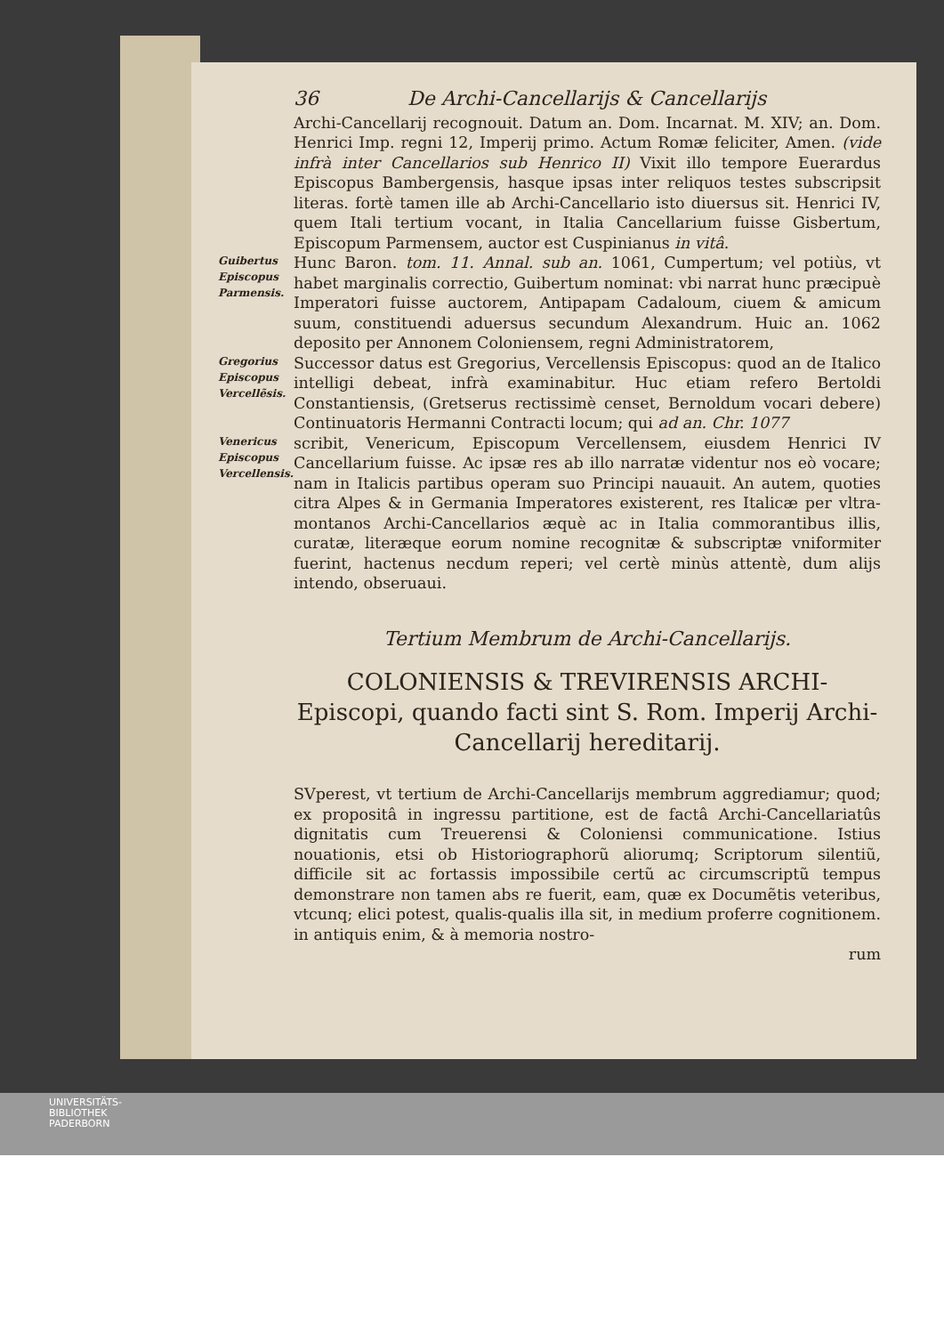36 De Archi-Cancellarijs & Cancellarijs
Archi-Cancellarij recognouit. Datum an. Dom. Incarnat. M. XIV; an. Dom. Henrici Imp. regni 12, Imperij primo. Actum Romæ feliciter, Amen. (vide infrà inter Cancellarios sub Henrico II) Vixit illo tempore Euerardus Episcopus Bambergensis, hasque ipsas inter reliquos testes subscripsit literas. fortè tamen ille ab Archi-Cancellario isto diuersus sit. Henrici IV, quem Itali tertium vocant, in Italia Cancellarium fuisse Gisbertum, Episcopum Parmensem, auctor est Cuspinianus in vitâ.
Guibertus Episcopus Parmensis.
Hunc Baron. tom. 11. Annal. sub an. 1061, Cumpertum; vel potiùs, vt habet marginalis correctio, Guibertum nominat: vbi narrat hunc præcipuè Imperatori fuisse auctorem, Antipapam Cadaloum, ciuem & amicum suum, constituendi aduersus secundum Alexandrum. Huic an. 1062 deposito per Annonem Coloniensem, regni Administratorem,
Gregorius Episcopus Vercellẽsis.
Successor datus est Gregorius, Vercellensis Episcopus: quod an de Italico intelligi debeat, infrà examinabitur. Huc etiam refero Bertoldi Constantiensis, (Gretserus rectissimè censet, Bernoldum vocari debere) Continuatoris Hermanni Contracti locum; qui ad an. Chr. 1077
Venericus Episcopus Vercellensis.
scribit, Venericum, Episcopum Vercellensem, eiusdem Henrici IV Cancellarium fuisse. Ac ipsæ res ab illo narratæ videntur nos eò vocare; nam in Italicis partibus operam suo Principi nauauit. An autem, quoties citra Alpes & in Germania Imperatores existerent, res Italicæ per vltra-montanos Archi-Cancellarios æquè ac in Italia commorantibus illis, curatæ, literæque eorum nomine recognitæ & subscriptæ vniformiter fuerint, hactenus necdum reperi; vel certè minùs attentè, dum alijs intendo, obseruaui.
Tertium Membrum de Archi-Cancellarijs.
COLONIENSIS & TREVIRENSIS ARCHI-Episcopi, quando facti sint S. Rom. Imperij Archi-Cancellarij hereditarij.
SVperest, vt tertium de Archi-Cancellarijs membrum aggrediamur; quod; ex propositâ in ingressu partitione, est de factâ Archi-Cancellariatûs dignitatis cum Treuerensi & Coloniensi communicatione. Istius nouationis, etsi ob Historiographorũ aliorumq; Scriptorum silentiũ, difficile sit ac fortassis impossibile certũ ac circumscriptũ tempus demonstrare non tamen abs re fuerit, eam, quæ ex Documẽtis veteribus, vtcunq; elici potest, qualis-qualis illa sit, in medium proferre cognitionem. in antiquis enim, & à memoria nostro-
rum
UNIVERSITÄTS-
BIBLIOTHEK
PADERBORN